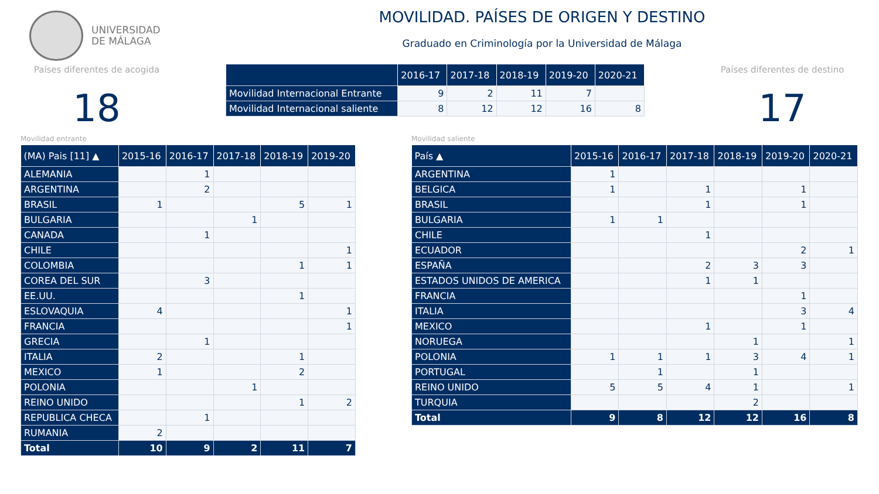UNIVERSIDAD
DE MÁLAGA
MOVILIDAD. PAÍSES DE ORIGEN Y DESTINO
Graduado en Criminología por la Universidad de Málaga
Países diferentes de acogida
18
| | 2016-17 | 2017-18 | 2018-19 | 2019-20 | 2020-21 |
| --- | --- | --- | --- | --- | --- |
| Movilidad Internacional Entrante | 9 | 2 | 11 | 7 | |
| Movilidad Internacional saliente | 8 | 12 | 12 | 16 | 8 |
Países diferentes de destino
17
Movilidad entrante
| (MA) Pais [11] ▲ | 2015-16 | 2016-17 | 2017-18 | 2018-19 | 2019-20 |
| --- | --- | --- | --- | --- | --- |
| ALEMANIA | | 1 | | | |
| ARGENTINA | | 2 | | | |
| BRASIL | 1 | | | 5 | 1 |
| BULGARIA | | | 1 | | |
| CANADA | | 1 | | | |
| CHILE | | | | | 1 |
| COLOMBIA | | | | 1 | 1 |
| COREA DEL SUR | | 3 | | | |
| EE.UU. | | | | 1 | |
| ESLOVAQUIA | 4 | | | | 1 |
| FRANCIA | | | | | 1 |
| GRECIA | | 1 | | | |
| ITALIA | 2 | | | 1 | |
| MEXICO | 1 | | | 2 | |
| POLONIA | | | 1 | | |
| REINO UNIDO | | | | 1 | 2 |
| REPUBLICA CHECA | | 1 | | | |
| RUMANIA | 2 | | | | |
| Total | 10 | 9 | 2 | 11 | 7 |
Movilidad saliente
| País ▲ | 2015-16 | 2016-17 | 2017-18 | 2018-19 | 2019-20 | 2020-21 |
| --- | --- | --- | --- | --- | --- | --- |
| ARGENTINA | 1 | | | | | |
| BELGICA | 1 | | 1 | | 1 | |
| BRASIL | | | 1 | | 1 | |
| BULGARIA | 1 | 1 | | | | |
| CHILE | | | 1 | | | |
| ECUADOR | | | | | 2 | 1 |
| ESPAÑA | | | 2 | 3 | 3 | |
| ESTADOS UNIDOS DE AMERICA | | | 1 | 1 | | |
| FRANCIA | | | | | 1 | |
| ITALIA | | | | | 3 | 4 |
| MEXICO | | | 1 | | 1 | |
| NORUEGA | | | | 1 | | 1 |
| POLONIA | 1 | 1 | 1 | 3 | 4 | 1 |
| PORTUGAL | | 1 | | 1 | | |
| REINO UNIDO | 5 | 5 | 4 | 1 | | 1 |
| TURQUIA | | | | 2 | | |
| Total | 9 | 8 | 12 | 12 | 16 | 8 |